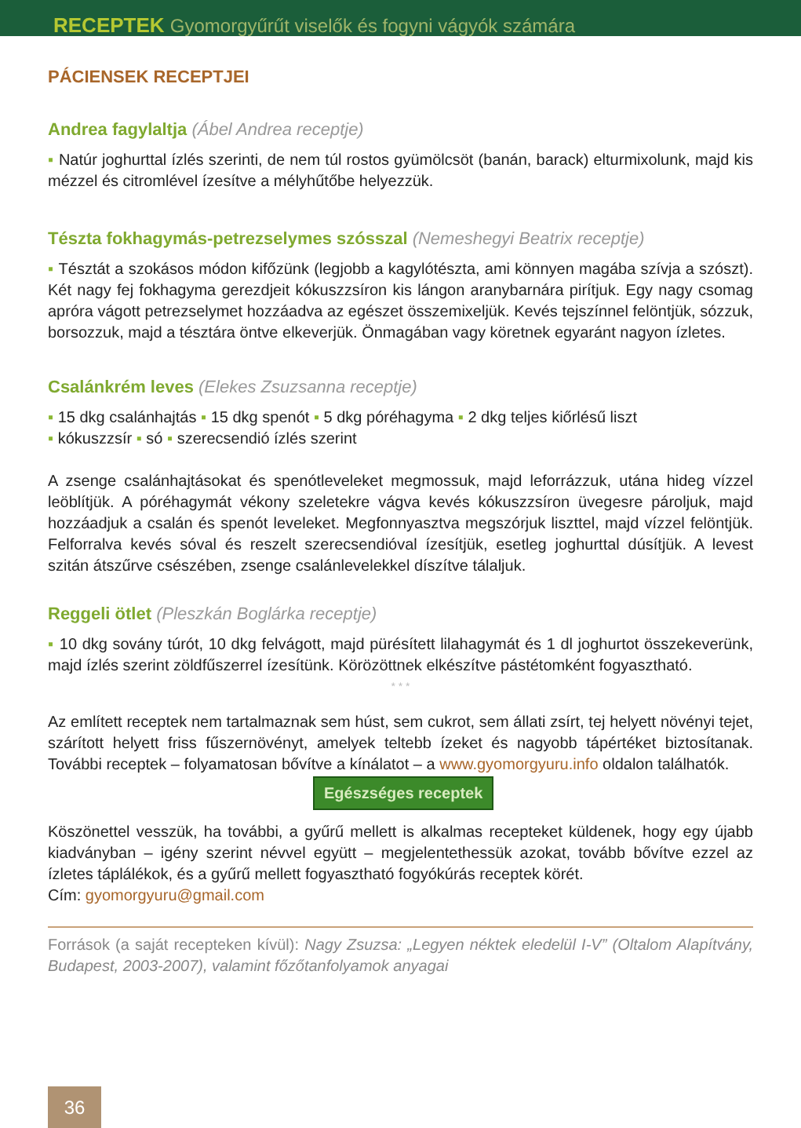RECEPTEK Gyomorgyűrűt viselők és fogyni vágyók számára
PÁCIENSEK RECEPTJEI
Andrea fagylaltja (Ábel Andrea receptje)
▪ Natúr joghurttal ízlés szerinti, de nem túl rostos gyümölcsöt (banán, barack) elturmixolunk, majd kis mézzel és citromlével ízesítve a mélyhűtőbe helyezzük.
Tészta fokhagymás-petrezselymes szósszal (Nemeshegyi Beatrix receptje)
▪ Tésztát a szokásos módon kifőzünk (legjobb a kagylótészta, ami könnyen magába szívja a szószt). Két nagy fej fokhagyma gerezdjeit kókuszzsíron kis lángon aranybarnára pirítjuk. Egy nagy csomag apróra vágott petrezselymet hozzáadva az egészet összemixeljük. Kevés tejszínnel felöntjük, sózzuk, borsozzuk, majd a tésztára öntve elkeverjük. Önmagában vagy köretnek egyaránt nagyon ízletes.
Csalánkrém leves (Elekes Zsuzsanna receptje)
▪ 15 dkg csalánhajtás ▪ 15 dkg spenót ▪ 5 dkg póréhagyma ▪ 2 dkg teljes kiőrlésű liszt
▪ kókuszzsír ▪ só ▪ szerecsendió ízlés szerint
A zsenge csalánhajtásokat és spenótleveleket megmossuk, majd leforrázzuk, utána hideg vízzel leöblítjük. A póréhagymát vékony szeletekre vágva kevés kókuszzsíron üvegesre pároljuk, majd hozzáadjuk a csalán és spenót leveleket. Megfonnyasztva megszórjuk liszttel, majd vízzel felöntjük. Felforralva kevés sóval és reszelt szerecsendióval ízesítjük, esetleg joghurttal dúsítjük. A levest szitán átszűrve csészében, zsenge csalánlevelekkel díszítve tálaljuk.
Reggeli ötlet (Pleszkán Boglárka receptje)
▪ 10 dkg sovány túrót, 10 dkg felvágott, majd pürésített lilahagymát és 1 dl joghurtot összekeverünk, majd ízlés szerint zöldfűszerrel ízesítünk. Körözöttnek elkészítve pástétomként fogyasztható.
* * *
Az említett receptek nem tartalmaznak sem húst, sem cukrot, sem állati zsírt, tej helyett növényi tejet, szárított helyett friss fűszernövényt, amelyek teltebb ízeket és nagyobb tápértéket biztosítanak. További receptek – folyamatosan bővítve a kínálatot – a www.gyomorgyuru.info oldalon találhatók.
Egészséges receptek
Köszönettel vesszük, ha további, a gyűrű mellett is alkalmas recepteket küldenek, hogy egy újabb kiadványban – igény szerint névvel együtt – megjelentethessük azokat, tovább bővítve ezzel az ízletes táplálékok, és a gyűrű mellett fogyasztható fogyókúrás receptek körét.
Cím: gyomorgyuru@gmail.com
Források (a saját recepteken kívül): Nagy Zsuzsa: „Legyen néktek eledelül I-V” (Oltalom Alapítvány, Budapest, 2003-2007), valamint főzőtanfolyamok anyagai
36